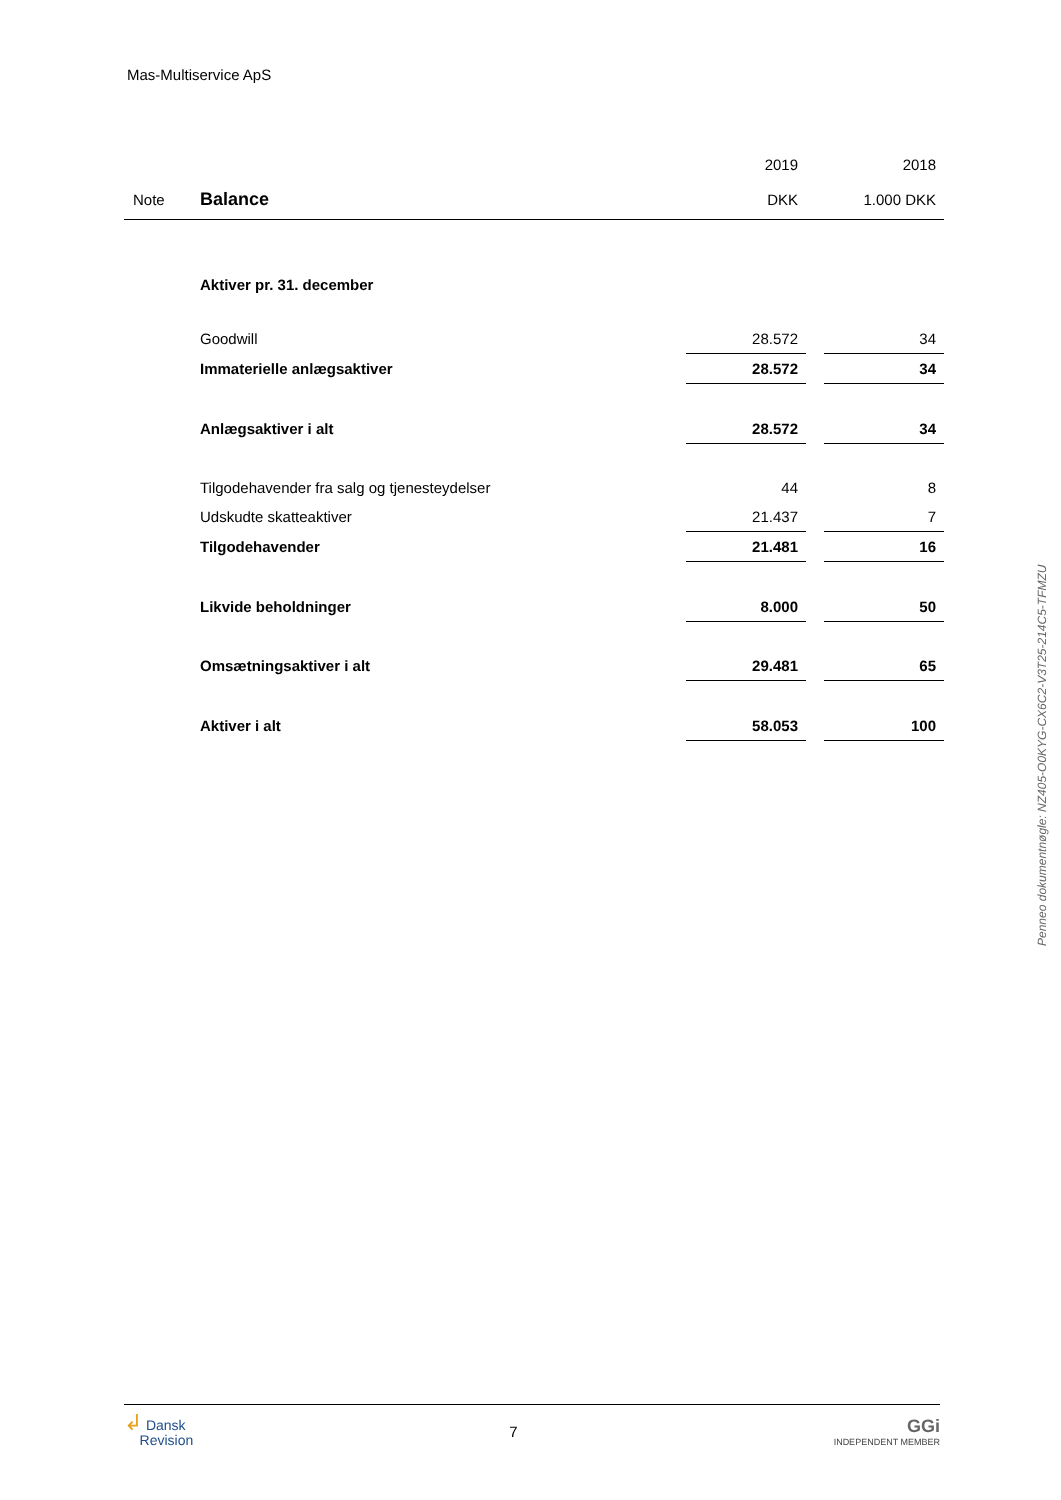Mas-Multiservice ApS
| | | 2019 | | 2018 |
| --- | --- | --- | --- | --- |
| Note | Balance | DKK | | 1.000 DKK |
| | Aktiver pr. 31. december | | | |
| | Goodwill | 28.572 | | 34 |
| | Immaterielle anlægsaktiver | 28.572 | | 34 |
| | Anlægsaktiver i alt | 28.572 | | 34 |
| | Tilgodehavender fra salg og tjenesteydelser | 44 | | 8 |
| | Udskudte skatteaktiver | 21.437 | | 7 |
| | Tilgodehavender | 21.481 | | 16 |
| | Likvide beholdninger | 8.000 | | 50 |
| | Omsætningsaktiver i alt | 29.481 | | 65 |
| | Aktiver i alt | 58.053 | | 100 |
Penneo dokumentnøgle: NZ405-O0KYG-CX6C2-V3T25-214C5-TFMZU
↲ Dansk
Revision
7
GGi
INDEPENDENT MEMBER